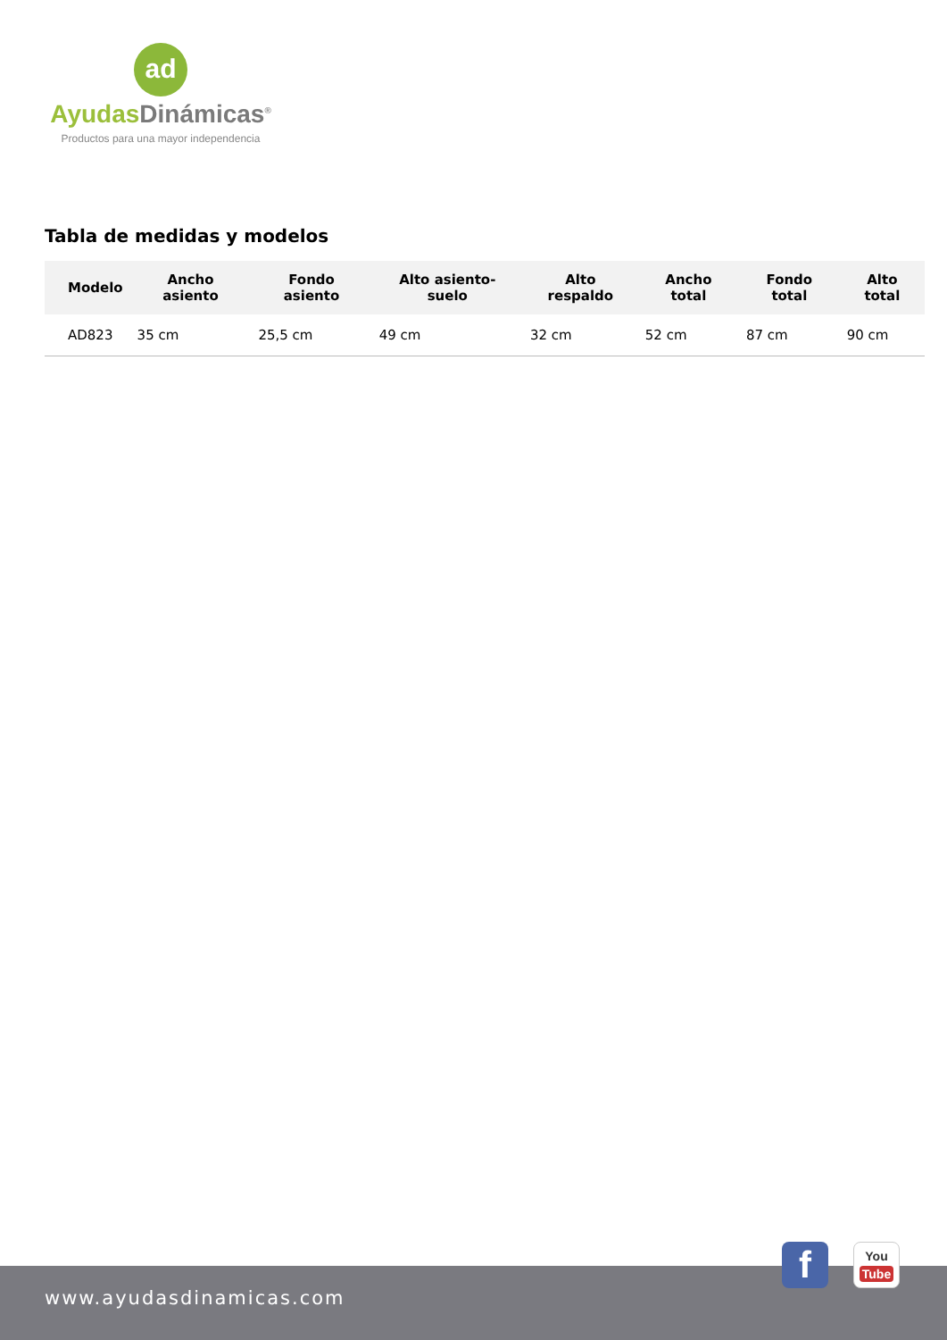ad
Ayudas Dinámicas<sup>®</sup>
Productos para una mayor independencia
Tabla de medidas y modelos
| Modelo | Ancho asiento | Fondo asiento | Alto asiento-suelo | Alto respaldo | Ancho total | Fondo total | Alto total |
| --- | --- | --- | --- | --- | --- | --- | --- |
| AD823 | 35 cm | 25,5 cm | 49 cm | 32 cm | 52 cm | 87 cm | 90 cm |
www.ayudasdinamicas.com f
You
Tube